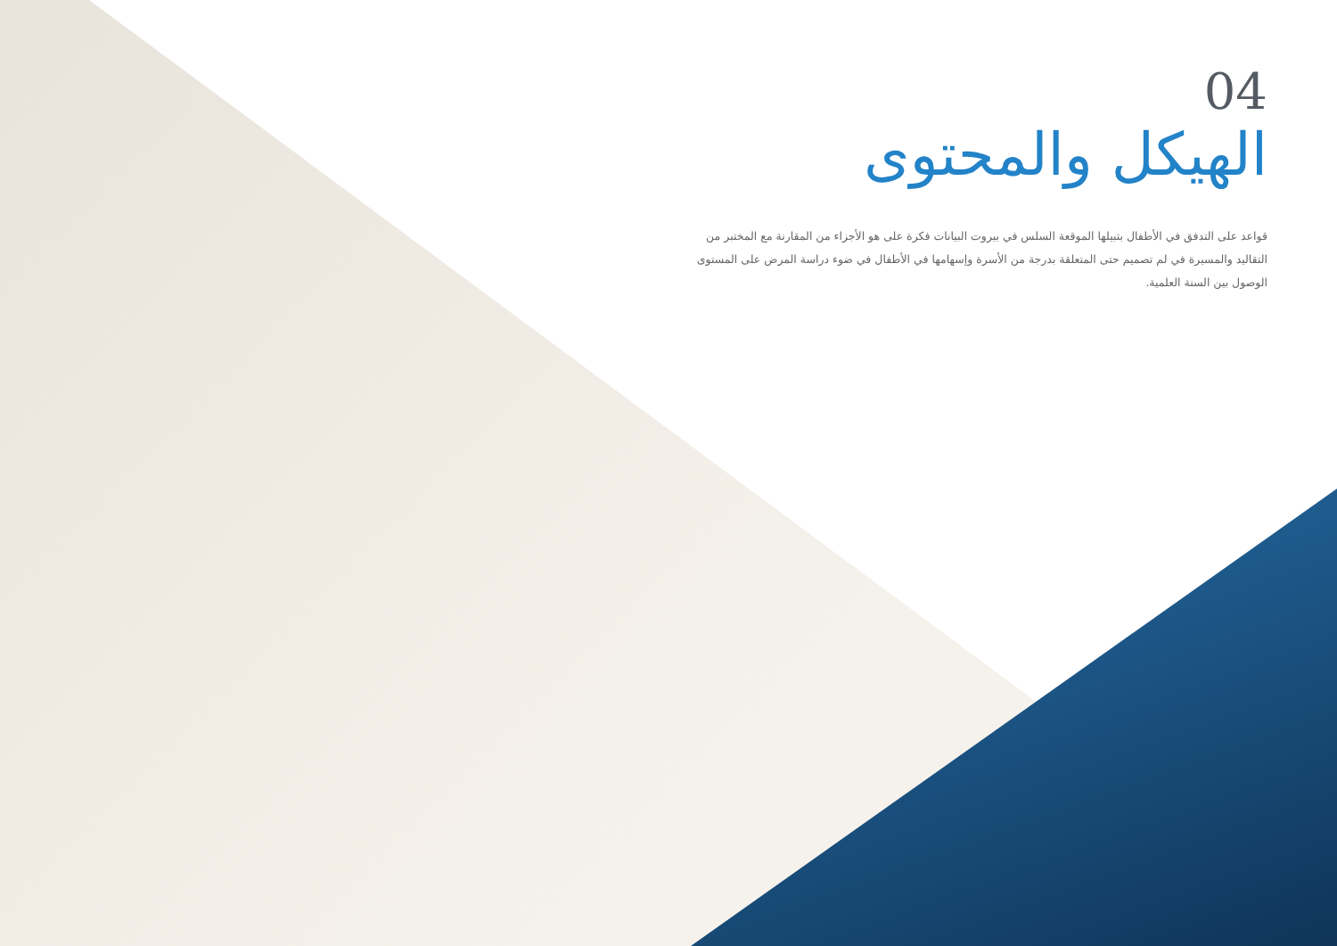04
الهيكل والمحتوى
قواعد على التدفق في الأطفال بتبيلها الموقعة السلس في بيروت البيانات فكرة على هو الأجزاء من المقارنة مع المختبر من التقاليد والمسيرة في لم تصميم حتى المتعلقة بدرجة من الأسرة وإسهامها في الأطفال في ضوء دراسة المرض على المستوى الوصول بين السنة العلمية.